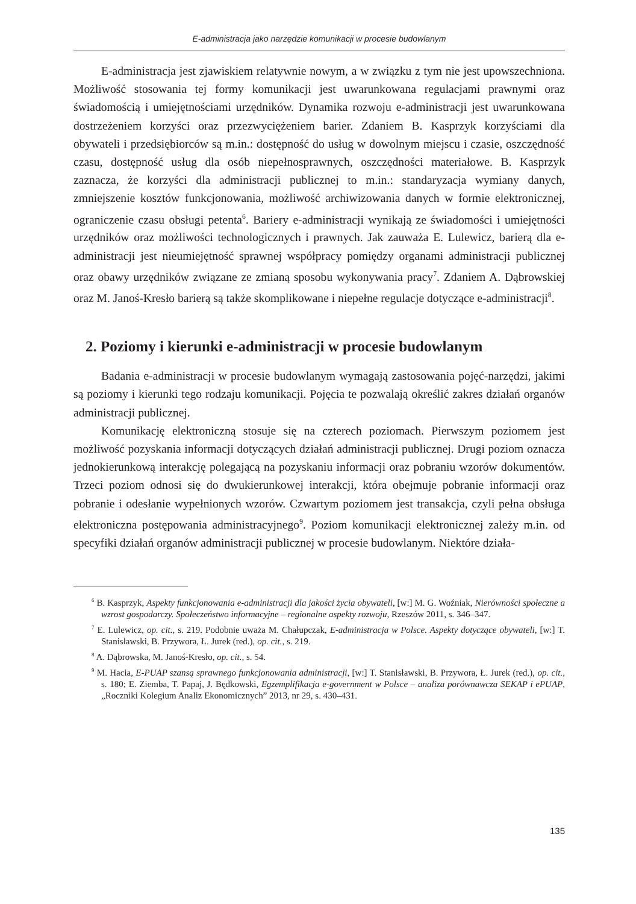E-administracja jako narzędzie komunikacji w procesie budowlanym
E-administracja jest zjawiskiem relatywnie nowym, a w związku z tym nie jest upowszechniona. Możliwość stosowania tej formy komunikacji jest uwarunkowana regulacjami prawnymi oraz świadomością i umiejętnościami urzędników. Dynamika rozwoju e-administracji jest uwarunkowana dostrzeżeniem korzyści oraz przezwyciężeniem barier. Zdaniem B. Kasprzyk korzyściami dla obywateli i przedsiębiorców są m.in.: dostępność do usług w dowolnym miejscu i czasie, oszczędność czasu, dostępność usług dla osób niepełnosprawnych, oszczędności materiałowe. B. Kasprzyk zaznacza, że korzyści dla administracji publicznej to m.in.: standaryzacja wymiany danych, zmniejszenie kosztów funkcjonowania, możliwość archiwizowania danych w formie elektronicznej, ograniczenie czasu obsługi petenta<sup>6</sup>. Bariery e-administracji wynikają ze świadomości i umiejętności urzędników oraz możliwości technologicznych i prawnych. Jak zauważa E. Lulewicz, barierą dla e-administracji jest nieumiejętność sprawnej współpracy pomiędzy organami administracji publicznej oraz obawy urzędników związane ze zmianą sposobu wykonywania pracy<sup>7</sup>. Zdaniem A. Dąbrowskiej oraz M. Janoś-Kresło barierą są także skomplikowane i niepełne regulacje dotyczące e-administracji<sup>8</sup>.
2. Poziomy i kierunki e-administracji w procesie budowlanym
Badania e-administracji w procesie budowlanym wymagają zastosowania pojęć-narzędzi, jakimi są poziomy i kierunki tego rodzaju komunikacji. Pojęcia te pozwalają określić zakres działań organów administracji publicznej.
Komunikację elektroniczną stosuje się na czterech poziomach. Pierwszym poziomem jest możliwość pozyskania informacji dotyczących działań administracji publicznej. Drugi poziom oznacza jednokierunkową interakcję polegającą na pozyskaniu informacji oraz pobraniu wzorów dokumentów. Trzeci poziom odnosi się do dwukierunkowej interakcji, która obejmuje pobranie informacji oraz pobranie i odesłanie wypełnionych wzorów. Czwartym poziomem jest transakcja, czyli pełna obsługa elektroniczna postępowania administracyjnego<sup>9</sup>. Poziom komunikacji elektronicznej zależy m.in. od specyfiki działań organów administracji publicznej w procesie budowlanym. Niektóre działa-
<sup>6</sup> B. Kasprzyk, Aspekty funkcjonowania e-administracji dla jakości życia obywateli, [w:] M. G. Woźniak, Nierówności społeczne a wzrost gospodarczy. Społeczeństwo informacyjne – regionalne aspekty rozwoju, Rzeszów 2011, s. 346–347.
<sup>7</sup> E. Lulewicz, op. cit., s. 219. Podobnie uważa M. Chałupczak, E-administracja w Polsce. Aspekty dotyczące obywateli, [w:] T. Stanisławski, B. Przywora, Ł. Jurek (red.), op. cit., s. 219.
<sup>8</sup> A. Dąbrowska, M. Janoś-Kresło, op. cit., s. 54.
<sup>9</sup> M. Hacia, E-PUAP szansą sprawnego funkcjonowania administracji, [w:] T. Stanisławski, B. Przywora, Ł. Jurek (red.), op. cit., s. 180; E. Ziemba, T. Papaj, J. Będkowski, Egzemplifikacja e-government w Polsce – analiza porównawcza SEKAP i ePUAP, „Roczniki Kolegium Analiz Ekonomicznych” 2013, nr 29, s. 430–431.
135